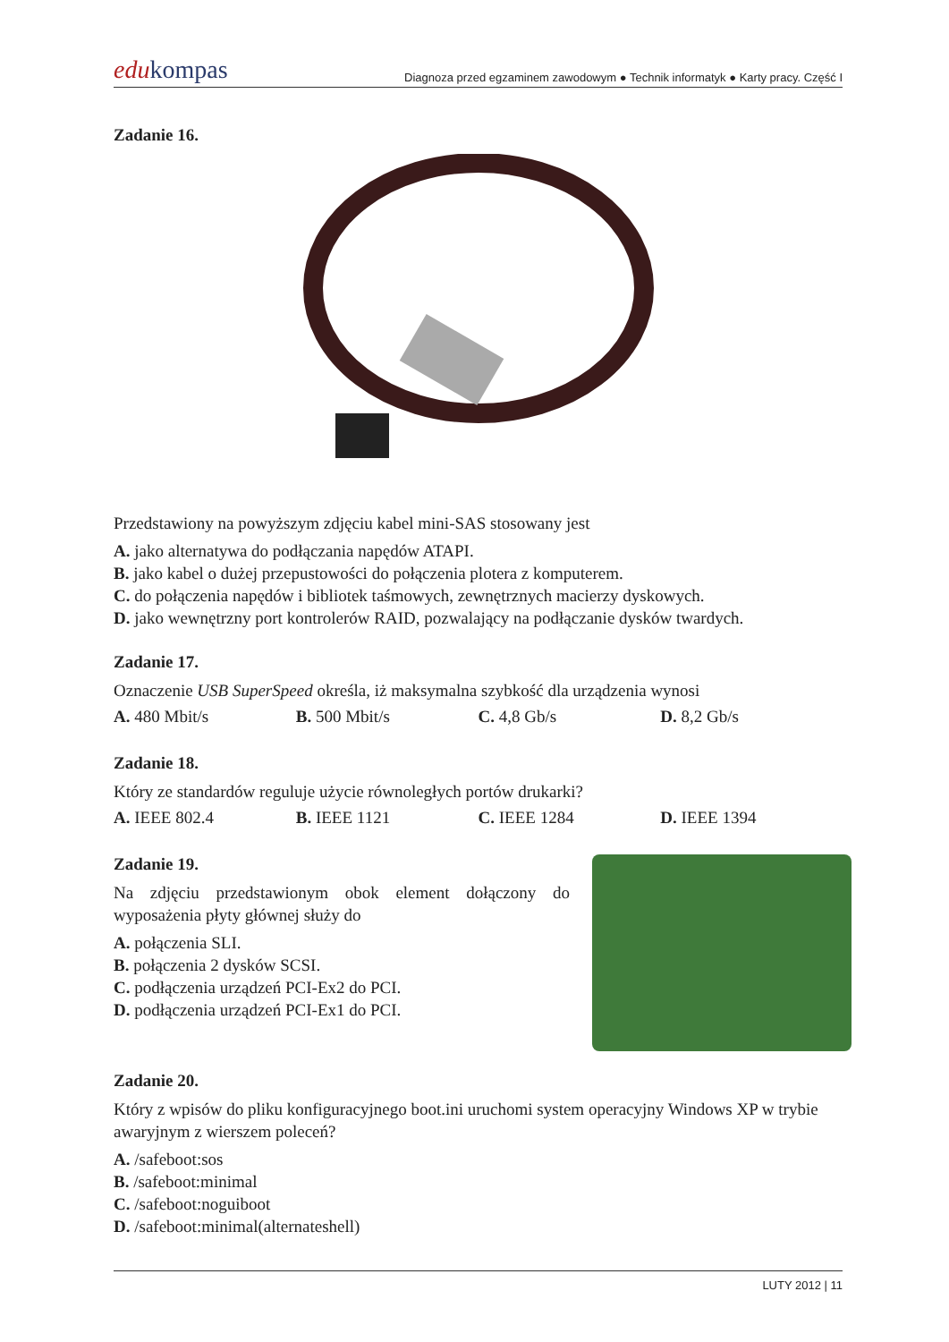edukompas
Diagnoza przed egzaminem zawodowym ● Technik informatyk ● Karty pracy. Część I
Zadanie 16.
Przedstawiony na powyższym zdjęciu kabel mini-SAS stosowany jest
A. jako alternatywa do podłączania napędów ATAPI.
B. jako kabel o dużej przepustowości do połączenia plotera z komputerem.
C. do połączenia napędów i bibliotek taśmowych, zewnętrznych macierzy dyskowych.
D. jako wewnętrzny port kontrolerów RAID, pozwalający na podłączanie dysków twardych.
Zadanie 17.
Oznaczenie USB SuperSpeed określa, iż maksymalna szybkość dla urządzenia wynosi
A. 480 Mbit/s B. 500 Mbit/s C. 4,8 Gb/s D. 8,2 Gb/s
Zadanie 18.
Który ze standardów reguluje użycie równoległych portów drukarki?
A. IEEE 802.4 B. IEEE 1121 C. IEEE 1284 D. IEEE 1394
Zadanie 19.
Na zdjęciu przedstawionym obok element dołączony do wyposażenia płyty głównej służy do
A. połączenia SLI.
B. połączenia 2 dysków SCSI.
C. podłączenia urządzeń PCI-Ex2 do PCI.
D. podłączenia urządzeń PCI-Ex1 do PCI.
Zadanie 20.
Który z wpisów do pliku konfiguracyjnego boot.ini uruchomi system operacyjny Windows XP w trybie awaryjnym z wierszem poleceń?
A. /safeboot:sos
B. /safeboot:minimal
C. /safeboot:noguiboot
D. /safeboot:minimal(alternateshell)
LUTY 2012 | 11